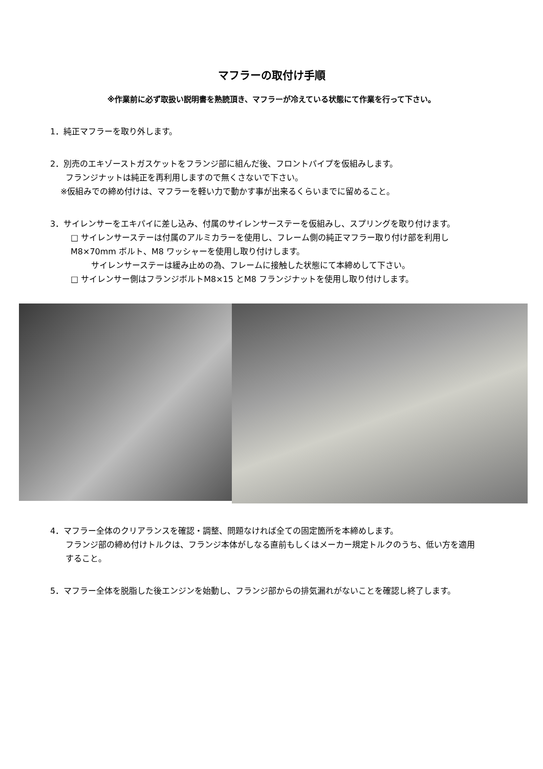マフラーの取付け手順
※作業前に必ず取扱い説明書を熟読頂き、マフラーが冷えている状態にて作業を行って下さい。
1．純正マフラーを取り外します。
2．別売のエキゾーストガスケットをフランジ部に組んだ後、フロントパイプを仮組みします。
フランジナットは純正を再利用しますので無くさないで下さい。
※仮組みでの締め付けは、マフラーを軽い力で動かす事が出来るくらいまでに留めること。
3．サイレンサーをエキパイに差し込み、付属のサイレンサーステーを仮組みし、スプリングを取り付けます。
□ サイレンサーステーは付属のアルミカラーを使用し、フレーム側の純正マフラー取り付け部を利用しM8×70mm ボルト、M8 ワッシャーを使用し取り付けします。
サイレンサーステーは緩み止めの為、フレームに接触した状態にて本締めして下さい。
□ サイレンサー側はフランジボルトM8×15 とM8 フランジナットを使用し取り付けします。
4．マフラー全体のクリアランスを確認・調整、問題なければ全ての固定箇所を本締めします。
フランジ部の締め付けトルクは、フランジ本体がしなる直前もしくはメーカー規定トルクのうち、低い方を適用すること。
5．マフラー全体を脱脂した後エンジンを始動し、フランジ部からの排気漏れがないことを確認し終了します。